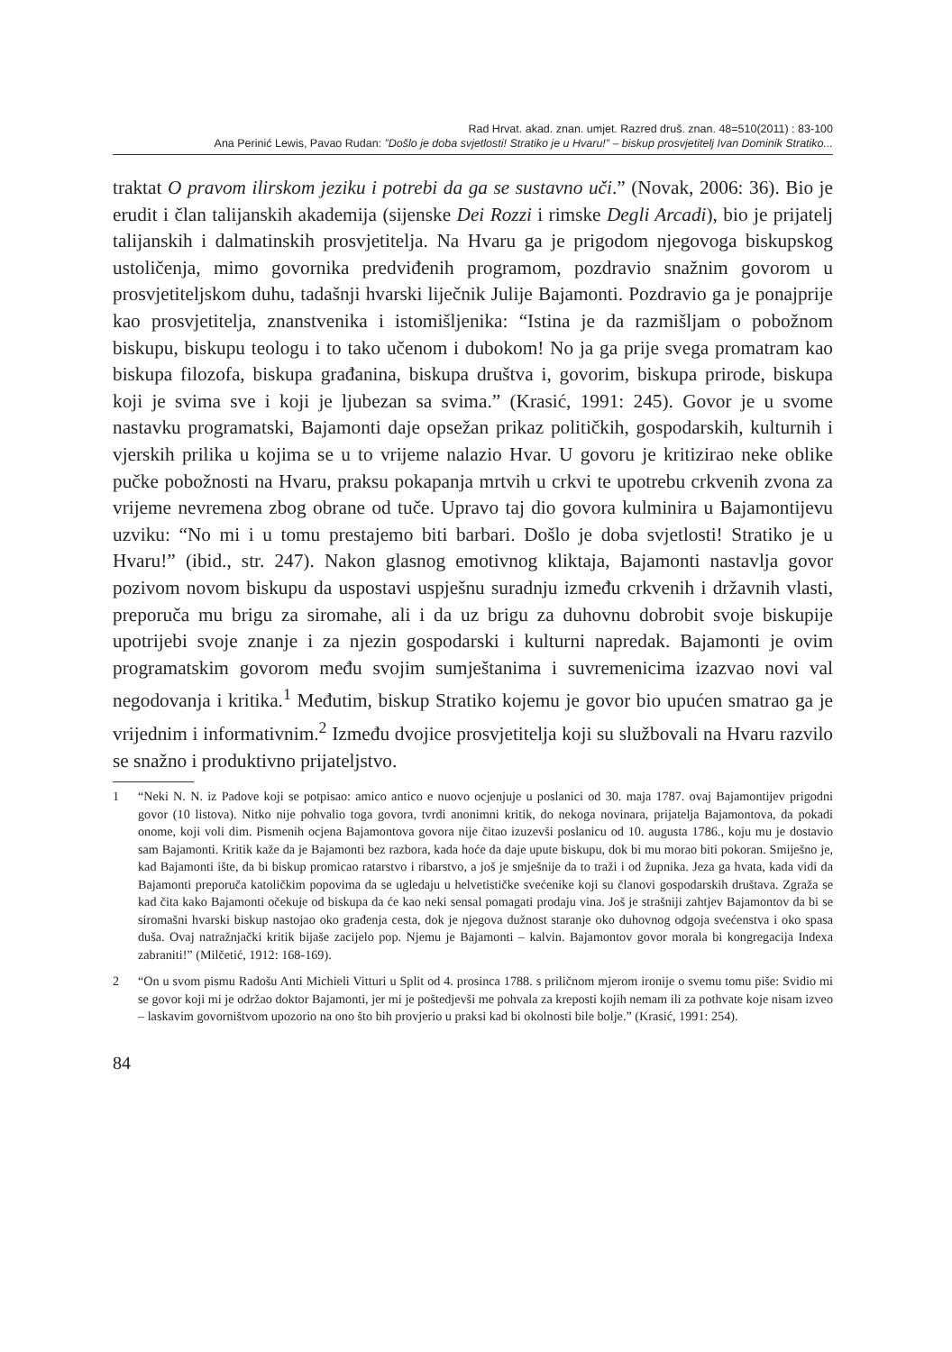Rad Hrvat. akad. znan. umjet. Razred druš. znan. 48=510(2011) : 83-100
Ana Perinić Lewis, Pavao Rudan: ”Došlo je doba svjetlosti! Stratiko je u Hvaru!” – biskup prosvjetitelj Ivan Dominik Stratiko...
traktat O pravom ilirskom jeziku i potrebi da ga se sustavno uči.” (Novak, 2006: 36). Bio je erudit i član talijanskih akademija (sijenske Dei Rozzi i rimske Degli Arcadi), bio je prijatelj talijanskih i dalmatinskih prosvjetitelja. Na Hvaru ga je prigodom njegovoga biskupskog ustoličenja, mimo govornika predviđenih programom, pozdravio snažnim govorom u prosvjetiteljskom duhu, tadašnji hvarski liječnik Julije Bajamonti. Pozdravio ga je ponajprije kao prosvjetitelja, znanstvenika i istomišljenika: “Istina je da razmišljam o pobožnom biskupu, biskupu teologu i to tako učenom i dubokom! No ja ga prije svega promatram kao biskupa filozofa, biskupa građanina, biskupa društva i, govorim, biskupa prirode, biskupa koji je svima sve i koji je ljubezan sa svima.” (Krasić, 1991: 245). Govor je u svome nastavku programatski, Bajamonti daje opsežan prikaz političkih, gospodarskih, kulturnih i vjerskih prilika u kojima se u to vrijeme nalazio Hvar. U govoru je kritizirao neke oblike pučke pobožnosti na Hvaru, praksu pokapanja mrtvih u crkvi te upotrebu crkvenih zvona za vrijeme nevremena zbog obrane od tuče. Upravo taj dio govora kulminira u Bajamontijevu uzviku: “No mi i u tomu prestajemo biti barbari. Došlo je doba svjetlosti! Stratiko je u Hvaru!” (ibid., str. 247). Nakon glasnog emotivnog kliktaja, Bajamonti nastavlja govor pozivom novom biskupu da uspostavi uspješnu suradnju između crkvenih i državnih vlasti, preporuča mu brigu za siromahe, ali i da uz brigu za duhovnu dobrobit svoje biskupije upotrijebi svoje znanje i za njezin gospodarski i kulturni napredak. Bajamonti je ovim programatskim govorom među svojim sumještanima i suvremenicima izazvao novi val negodovanja i kritika.<sup>1</sup> Međutim, biskup Stratiko kojemu je govor bio upućen smatrao ga je vrijednim i informativnim.<sup>2</sup> Između dvojice prosvjetitelja koji su službovali na Hvaru razvilo se snažno i produktivno prijateljstvo.
1 “Neki N. N. iz Padove koji se potpisao: amico antico e nuovo ocjenjuje u poslanici od 30. maja 1787. ovaj Bajamontijev prigodni govor (10 listova). Nitko nije pohvalio toga govora, tvrdi anonimni kritik, do nekoga novinara, prijatelja Bajamontova, da pokadi onome, koji voli dim. Pismenih ocjena Bajamontova govora nije čitao izuzevši poslanicu od 10. augusta 1786., koju mu je dostavio sam Bajamonti. Kritik kaže da je Bajamonti bez razbora, kada hoće da daje upute biskupu, dok bi mu morao biti pokoran. Smiješno je, kad Bajamonti ište, da bi biskup promicao ratarstvo i ribarstvo, a još je smješnije da to traži i od župnika. Jeza ga hvata, kada vidi da Bajamonti preporuča katoličkim popovima da se ugledaju u helvetističke svećenike koji su članovi gospodarskih društava. Zgraža se kad čita kako Bajamonti očekuje od biskupa da će kao neki sensal pomagati prodaju vina. Još je strašniji zahtjev Bajamontov da bi se siromašni hvarski biskup nastojao oko građenja cesta, dok je njegova dužnost staranje oko duhovnog odgoja svećenstva i oko spasa duša. Ovaj natražnjački kritik bijaše zacijelo pop. Njemu je Bajamonti – kalvin. Bajamontov govor morala bi kongregacija Indexa zabraniti!” (Milčetić, 1912: 168-169).
2 “On u svom pismu Radošu Anti Michieli Vitturi u Split od 4. prosinca 1788. s priličnom mjerom ironije o svemu tomu piše: Svidio mi se govor koji mi je održao doktor Bajamonti, jer mi je poštedjevši me pohvala za kreposti kojih nemam ili za pothvate koje nisam izveo – laskavim govorništvom upozorio na ono što bih provjerio u praksi kad bi okolnosti bile bolje.” (Krasić, 1991: 254).
84